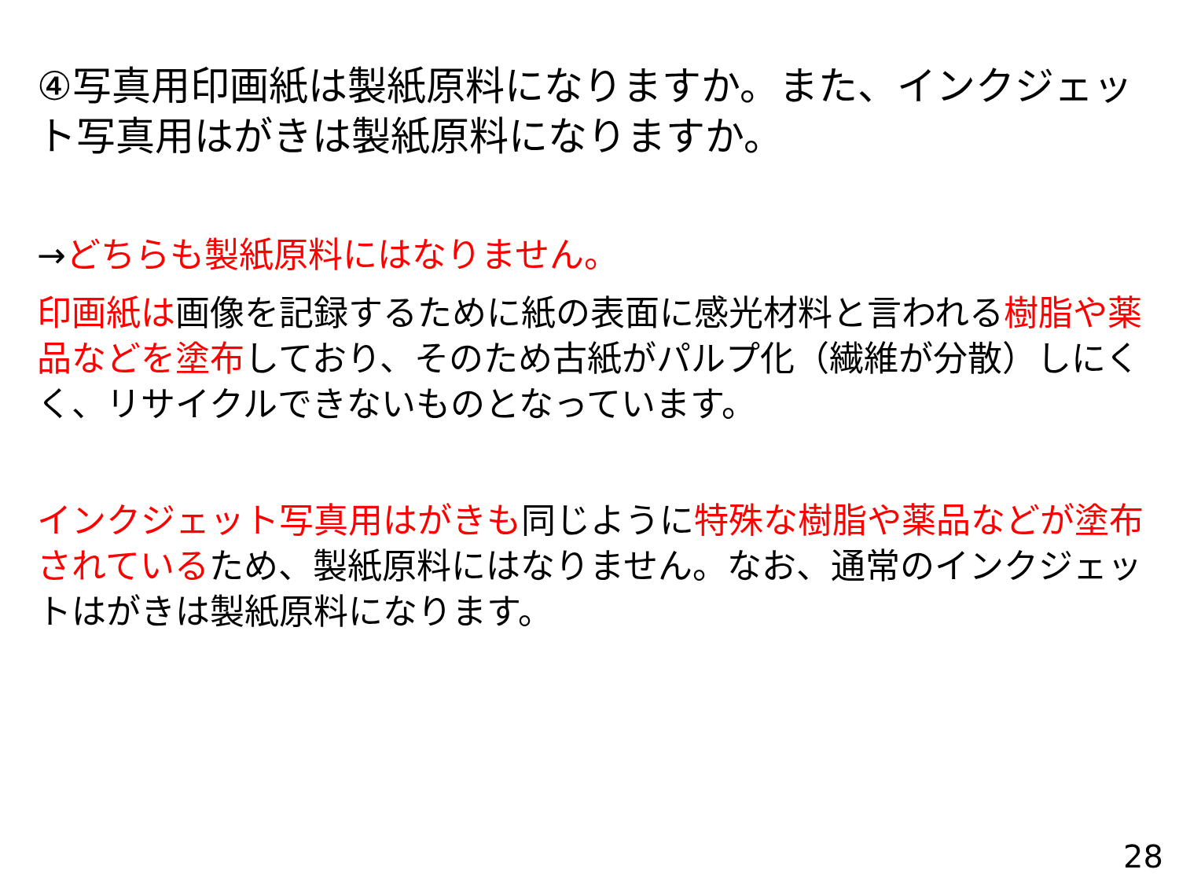④写真用印画紙は製紙原料になりますか。また、インクジェット写真用はがきは製紙原料になりますか。
→どちらも製紙原料にはなりません。
印画紙は画像を記録するために紙の表面に感光材料と言われる樹脂や薬品などを塗布しており、そのため古紙がパルプ化（繊維が分散）しにくく、リサイクルできないものとなっています。
インクジェット写真用はがきも同じように特殊な樹脂や薬品などが塗布されているため、製紙原料にはなりません。なお、通常のインクジェットはがきは製紙原料になります。
28